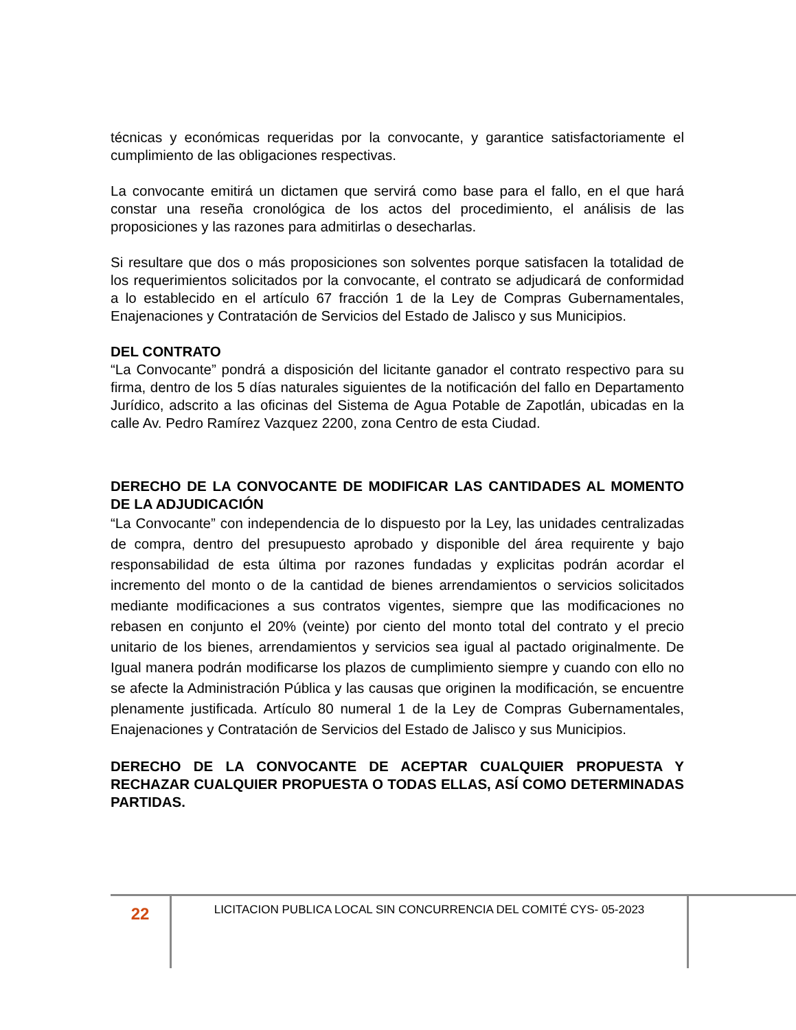técnicas y económicas requeridas por la convocante, y garantice satisfactoriamente el cumplimiento de las obligaciones respectivas.
La convocante emitirá un dictamen que servirá como base para el fallo, en el que hará constar una reseña cronológica de los actos del procedimiento, el análisis de las proposiciones y las razones para admitirlas o desecharlas.
Si resultare que dos o más proposiciones son solventes porque satisfacen la totalidad de los requerimientos solicitados por la convocante, el contrato se adjudicará de conformidad a lo establecido en el artículo 67 fracción 1 de la Ley de Compras Gubernamentales, Enajenaciones y Contratación de Servicios del Estado de Jalisco y sus Municipios.
DEL CONTRATO
“La Convocante” pondrá a disposición del licitante ganador el contrato respectivo para su firma, dentro de los 5 días naturales siguientes de la notificación del fallo en Departamento Jurídico, adscrito a las oficinas del Sistema de Agua Potable de Zapotlán, ubicadas en la calle Av. Pedro Ramírez Vazquez 2200, zona Centro de esta Ciudad.
DERECHO DE LA CONVOCANTE DE MODIFICAR LAS CANTIDADES AL MOMENTO DE LA ADJUDICACIÓN
“La Convocante” con independencia de lo dispuesto por la Ley, las unidades centralizadas de compra, dentro del presupuesto aprobado y disponible del área requirente y bajo responsabilidad de esta última por razones fundadas y explicitas podrán acordar el incremento del monto o de la cantidad de bienes arrendamientos o servicios solicitados mediante modificaciones a sus contratos vigentes, siempre que las modificaciones no rebasen en conjunto el 20% (veinte) por ciento del monto total del contrato y el precio unitario de los bienes, arrendamientos y servicios sea igual al pactado originalmente. De Igual manera podrán modificarse los plazos de cumplimiento siempre y cuando con ello no se afecte la Administración Pública y las causas que originen la modificación, se encuentre plenamente justificada. Artículo 80 numeral 1 de la Ley de Compras Gubernamentales, Enajenaciones y Contratación de Servicios del Estado de Jalisco y sus Municipios.
DERECHO DE LA CONVOCANTE DE ACEPTAR CUALQUIER PROPUESTA Y RECHAZAR CUALQUIER PROPUESTA O TODAS ELLAS, ASÍ COMO DETERMINADAS PARTIDAS.
22
LICITACION PUBLICA LOCAL SIN CONCURRENCIA DEL COMITÉ CYS- 05-2023